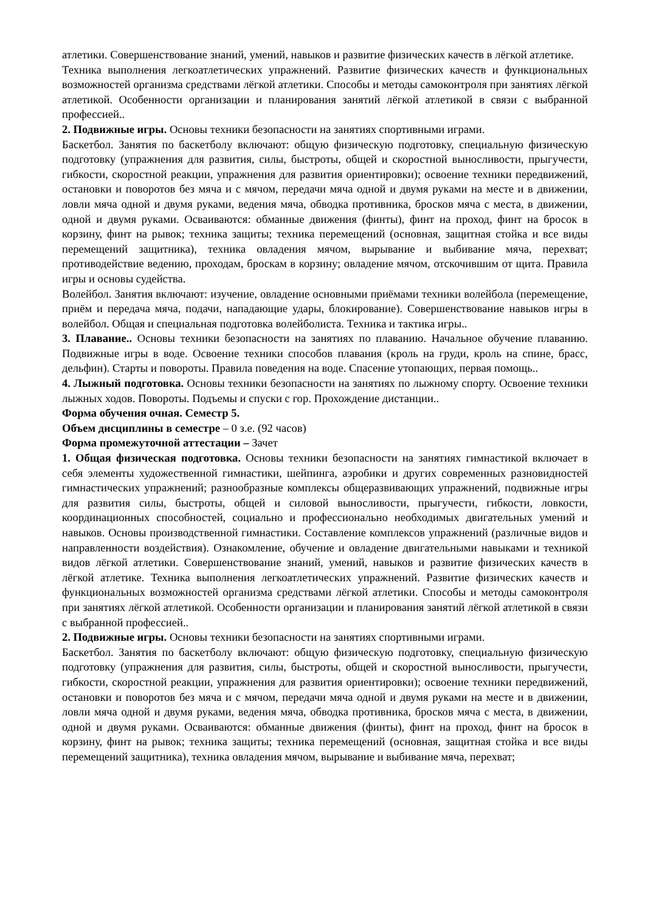атлетики. Совершенствование знаний, умений, навыков и развитие физических качеств в лёгкой атлетике.
Техника выполнения легкоатлетических упражнений. Развитие физических качеств и функциональных возможностей организма средствами лёгкой атлетики. Способы и методы самоконтроля при занятиях лёгкой атлетикой. Особенности организации и планирования занятий лёгкой атлетикой в связи с выбранной профессией..
2. Подвижные игры. Основы техники безопасности на занятиях спортивными играми.
Баскетбол. Занятия по баскетболу включают: общую физическую подготовку, специальную физическую подготовку (упражнения для развития, силы, быстроты, общей и скоростной выносливости, прыгучести, гибкости, скоростной реакции, упражнения для развития ориентировки); освоение техники передвижений, остановки и поворотов без мяча и с мячом, передачи мяча одной и двумя руками на месте и в движении, ловли мяча одной и двумя руками, ведения мяча, обводка противника, бросков мяча с места, в движении, одной и двумя руками. Осваиваются: обманные движения (финты), финт на проход, финт на бросок в корзину, финт на рывок; техника защиты; техника перемещений (основная, защитная стойка и все виды перемещений защитника), техника овладения мячом, вырывание и выбивание мяча, перехват; противодействие ведению, проходам, броскам в корзину; овладение мячом, отскочившим от щита. Правила игры и основы судейства.
Волейбол. Занятия включают: изучение, овладение основными приёмами техники волейбола (перемещение, приём и передача мяча, подачи, нападающие удары, блокирование). Совершенствование навыков игры в волейбол. Общая и специальная подготовка волейболиста. Техника и тактика игры..
3. Плавание.. Основы техники безопасности на занятиях по плаванию. Начальное обучение плаванию. Подвижные игры в воде. Освоение техники способов плавания (кроль на груди, кроль на спине, брасс, дельфин). Старты и повороты. Правила поведения на воде. Спасение утопающих, первая помощь..
4. Лыжный подготовка. Основы техники безопасности на занятиях по лыжному спорту. Освоение техники лыжных ходов. Повороты. Подъемы и спуски с гор. Прохождение дистанции..
Форма обучения очная. Семестр 5.
Объем дисциплины в семестре – 0 з.е. (92 часов)
Форма промежуточной аттестации – Зачет
1. Общая физическая подготовка. Основы техники безопасности на занятиях гимнастикой включает в себя элементы художественной гимнастики, шейпинга, аэробики и других современных разновидностей гимнастических упражнений; разнообразные комплексы общеразвивающих упражнений, подвижные игры для развития силы, быстроты, общей и силовой выносливости, прыгучести, гибкости, ловкости, координационных способностей, социально и профессионально необходимых двигательных умений и навыков. Основы производственной гимнастики. Составление комплексов упражнений (различные видов и направленности воздействия). Ознакомление, обучение и овладение двигательными навыками и техникой видов лёгкой атлетики. Совершенствование знаний, умений, навыков и развитие физических качеств в лёгкой атлетике. Техника выполнения легкоатлетических упражнений. Развитие физических качеств и функциональных возможностей организма средствами лёгкой атлетики. Способы и методы самоконтроля при занятиях лёгкой атлетикой. Особенности организации и планирования занятий лёгкой атлетикой в связи с выбранной профессией..
2. Подвижные игры. Основы техники безопасности на занятиях спортивными играми.
Баскетбол. Занятия по баскетболу включают: общую физическую подготовку, специальную физическую подготовку (упражнения для развития, силы, быстроты, общей и скоростной выносливости, прыгучести, гибкости, скоростной реакции, упражнения для развития ориентировки); освоение техники передвижений, остановки и поворотов без мяча и с мячом, передачи мяча одной и двумя руками на месте и в движении, ловли мяча одной и двумя руками, ведения мяча, обводка противника, бросков мяча с места, в движении, одной и двумя руками. Осваиваются: обманные движения (финты), финт на проход, финт на бросок в корзину, финт на рывок; техника защиты; техника перемещений (основная, защитная стойка и все виды перемещений защитника), техника овладения мячом, вырывание и выбивание мяча, перехват;